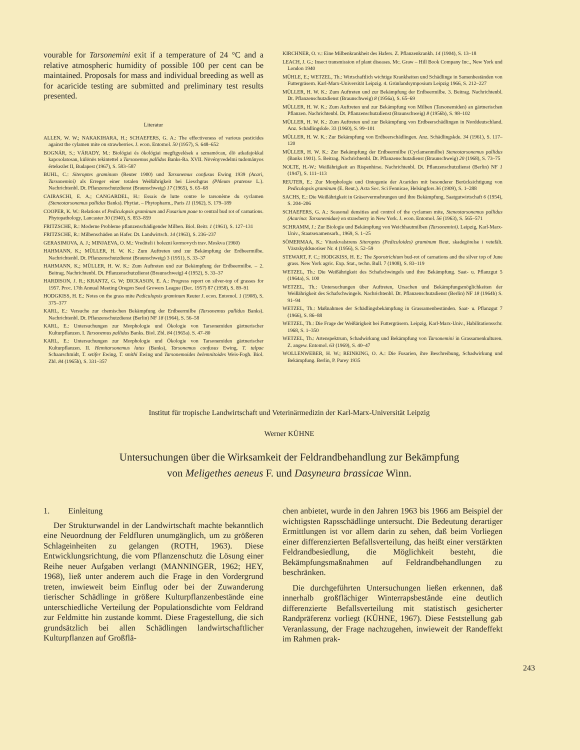vourable for Tarsonemini exit if a temperature of 24 °C and a relative atmospheric humidity of possible 100 per cent can be maintained. Proposals for mass and individual breeding as well as for acaricide testing are submitted and preliminary test results presented.
Literatur
ALLEN, W. W.; NAKAKIHARA, H.; SCHAEFERS, G. A.: The effectiveness of various pesticides against the cylamen mite on strawberries. J. econ. Entomol. 50 (1957), S. 648–652
BOGNÁR, S.; VÁRADY, M.: Biológiai és ökológiai megfigyelések a szmamócan, élö atkafajokkal kapcsolatosan, különös tekintettel a Tarsonemus pallidus Banks-Ra. XVII. Növényvedelmi tudományos értekezlet II, Budapest (1967), S. 583–587
BUHL, C.: Siteroptes graminum (Reuter 1900) und Tarsonemus confusus Ewing 1939 (Acari, Tarsonemini) als Erreger einer totalen Weißährigkeit bei Lieschgras (Phleum pratense L.). Nachrichtenbl. Dt. Pflanzenschutzdienst (Braunschweig) 17 (1965), S. 65–68
CAIRASCHI, E. A.; CANGARDEL, H.: Essais de lutte contre le tarsonème du cyclamen (Steneotarsonemus pallidus Banks). Phytiat. – Phytopharm., Paris 11 (1962), S. 179–189
COOPER, K. W.: Relations of Pediculopsis graminum and Fusarium poae to central bud rot of carnations. Phytopathology, Lancaster 30 (1940), S. 853–859
FRITZSCHE, R.: Moderne Probleme pflanzenschädigender Milben. Biol. Beitr. 1 (1961), S. 127–131
FRITZSCHE, R.: Milbenschäden an Hafer. Dt. Landwirtsch. 14 (1963), S. 236–237
GERASIMOVA, A. J.; MINJAEVA, O. M.: Vrediteli i bolezni kormovych trav. Moskva (1960)
HAHMANN, K.; MÜLLER, H. W. K.: Zum Auftreten und zur Bekämpfung der Erdbeermilbe. Nachrichtenbl. Dt. Pflanzenschutzdienst (Braunschweig) 3 (1951), S. 33–37
HAHMANN, K.; MÜLLER, H. W. K.: Zum Auftreten und zur Bekämpfung der Erdbeermilbe. – 2. Beitrag. Nachrichtenbl. Dt. Pflanzenschutzdienst (Braunschweig) 4 (1952), S. 33–37
HARDISON, J. R.; KRANTZ, G. W; DICKASON, E. A.: Progress report on silver-top of grasses for 1957. Proc. 17th Annual Meeting Oregon Seed Growers League (Dec. 1957) 87 (1958), S. 89–91
HODGKISS, H. E.: Notes on the grass mite Pediculopsis graminum Reuter J. econ. Entomol. 1 (1908), S. 375–377
KARL, E.: Versuche zur chemischen Bekämpfung der Erdbeermilbe (Tarsonemus pallidus Banks). Nachrichtenbl. Dt. Pflanzenschutzdienst (Berlin) NF 18 (1964), S. 56–58
KARL, E.: Untersuchungen zur Morphologie und Ökologie von Tarsonemiden gärtnerischer Kulturpflanzen. I. Tarsonemus pallidus Banks. Biol. Zbl. 84 (1965a). S. 47–80
KARL, E.: Untersuchungen zur Morphologie und Ökologie von Tarsonemiden gärtnerischer Kulturpflanzen. II. Hemitarsonemus latus (Banks), Tarsonemus confusus Ewing, T. talpae Schaarschmidt, T. setifer Ewing, T. smithi Ewing und Tarsonemoides belemnitoides Weis-Fogh. Biol. Zbl. 84 (1965b), S. 331–357
KIRCHNER, O. v.: Eine Milbenkrankheit des Hafers. Z. Pflanzenkrankh. 14 (1904), S. 13–18
LEACH, J. G.: Insect transmission of plant diseases. Mc. Graw – Hill Book Company Inc., New York und London 1940
MÜHLE, E.; WETZEL, Th.: Wirtschaftlich wichtige Krankheiten und Schädlinge in Samenbeständen von Futtergräsern. Karl-Marx-Universität Leipzig. 4. Grünlandsymposium Leipzig 1966, S. 212–227
MÜLLER, H. W. K.: Zum Auftreten und zur Bekämpfung der Erdbeermilbe. 3. Beitrag. Nachrichtenbl. Dt. Pflanzenschutzdienst (Braunschweig) 8 (1956a), S. 65–69
MÜLLER, H. W. K.: Zum Auftreten und zur Bekämpfung von Milben (Tarsonemiden) an gärtnerischen Pflanzen. Nachrichtenbl. Dt. Pflanzenschutzdienst (Braunschweig) 8 (1956b), S. 98–102
MÜLLER, H. W. K.: Zum Auftreten und zur Bekämpfung von Erdbeerschädlingen in Norddeutschland. Anz. Schädlingskde. 33 (1960), S. 99–101
MÜLLER, H. W. K.: Zur Bekämpfung von Erdbeerschädlingen. Anz. Schädlingskde. 34 (1961), S. 117–120
MÜLLER, H. W. K.: Zur Bekämpfung der Erdbeermilbe (Cyclamenmilbe) Steneotarsonemus pallidus (Banks 1901). 5. Beitrag. Nachrichtenbl. Dt. Pflanzenschutzdienst (Braunschweig) 20 (1968), S. 73–75
NOLTE, H.-W.: Weißährigkeit an Rispenhirse. Nachrichtenbl. Dt. Pflanzenschutzdienst (Berlin) NF 1 (1947), S. 111–113
REUTER, E.: Zur Morphologie und Ontogenie der Acariden mit besonderer Berücksichtigung von Pediculopsis graminum (E. Reut.). Acta Soc. Sci Fennicae, Helsingfors 36 (1909), S. 1–288
SACHS, E.: Die Weißährigkeit in Gräservermehrungen und ihre Bekämpfung. Saatgutwirtschaft 6 (1954), S. 204–206
SCHAEFERS, G. A.: Seasonal densities and control of the cyclamen mite, Steneotarsonemus pallidus (Acarina: Tarsonemidae) on strawberry in New York. J. econ. Entomol. 56 (1963), S. 565–571
SCHRAMM, J.: Zur Biologie und Bekämpfung von Weichhautmilben (Tarsonemini). Leipzig, Karl-Marx-Univ., Staatsexamensarb., 1969, S. 1–25
SÖMERMAA, K.: Vitaxkvalstrens Siteroptes (Pediculoides) graminum Reut. skadegörelse i vetefält. Växtskyddsnotiser Nr. 4 (1956), S. 52–59
STEWART, F. C.; HODGKISS, H. E.: The Sporotrichium bud-rot of carnations and the silver top of June grass. New York agric. Exp. Stat., techn. Bull. 7 (1908), S. 83–119
WETZEL, Th.: Die Weißährigkeit des Schafschwingels und ihre Bekämpfung. Saat- u. Pflanzgut 5 (1964a), S. 100
WETZEL, Th.: Untersuchungen über Auftreten, Ursachen und Bekämpfungsmöglichkeiten der Weißährigkeit des Schafschwingels. Nachrichtenbl. Dt. Pflanzenschutzdienst (Berlin) NF 18 (1964b) S. 91–94
WETZEL, Th.: Maßnahmen der Schädlingsbekämpfung in Grassamenbeständen. Saat- u. Pflanzgut 7 (1966), S. 86–88
WETZEL, Th.: Die Frage der Weißärigkeit bei Futtergräsern. Leipzig, Karl-Marx-Univ., Habilitationsschr. 1968, S. 1–350
WETZEL, Th.: Artenspektrum, Schadwirkung und Bekämpfung von Tarsonemini in Grassamenkulturen. Z. angew. Entomol. 63 (1969), S. 40–47
WOLLENWEBER, H. W.; REINKING, O. A.: Die Fusarien, ihre Beschreibung, Schadwirkung und Bekämpfung. Berlin, P. Parey 1935
Institut für tropische Landwirtschaft und Veterinärmedizin der Karl-Marx-Universität Leipzig
Werner KÜHNE
Untersuchungen über die Wirksamkeit der Feldrandbehandlung zur Bekämpfung
von Meligethes aeneus F. und Dasyneura brassicae Winn.
1. Einleitung
Der Strukturwandel in der Landwirtschaft machte bekanntlich eine Neuordnung der Feldfluren unumgänglich, um zu größeren Schlageinheiten zu gelangen (ROTH, 1963). Diese Entwicklungsrichtung, die vom Pflanzenschutz die Lösung einer Reihe neuer Aufgaben verlangt (MANNINGER, 1962; HEY, 1968), ließ unter anderem auch die Frage in den Vordergrund treten, inwieweit beim Einflug oder bei der Zuwanderung tierischer Schädlinge in größere Kulturpflanzenbestände eine unterschiedliche Verteilung der Populationsdichte vom Feldrand zur Feldmitte hin zustande kommt. Diese Fragestellung, die sich grundsätzlich bei allen Schädlingen landwirtschaftlicher Kulturpflanzen auf Großflä-
chen anbietet, wurde in den Jahren 1963 bis 1966 am Beispiel der wichtigsten Rapsschädlinge untersucht. Die Bedeutung derartiger Ermittlungen ist vor allem darin zu sehen, daß beim Vorliegen einer differenzierten Befallsverteilung, das heißt einer verstärkten Feldrandbesiedlung, die Möglichkeit besteht, die Bekämpfungsmaßnahmen auf Feldrandbehandlungen zu beschränken.
Die durchgeführten Untersuchungen ließen erkennen, daß innerhalb großflächiger Winterrapsbestände eine deutlich differenzierte Befallsverteilung mit statistisch gesicherter Randpräferenz vorliegt (KÜHNE, 1967). Diese Feststellung gab Veranlassung, der Frage nachzugehen, inwieweit der Randeffekt im Rahmen prak-
243